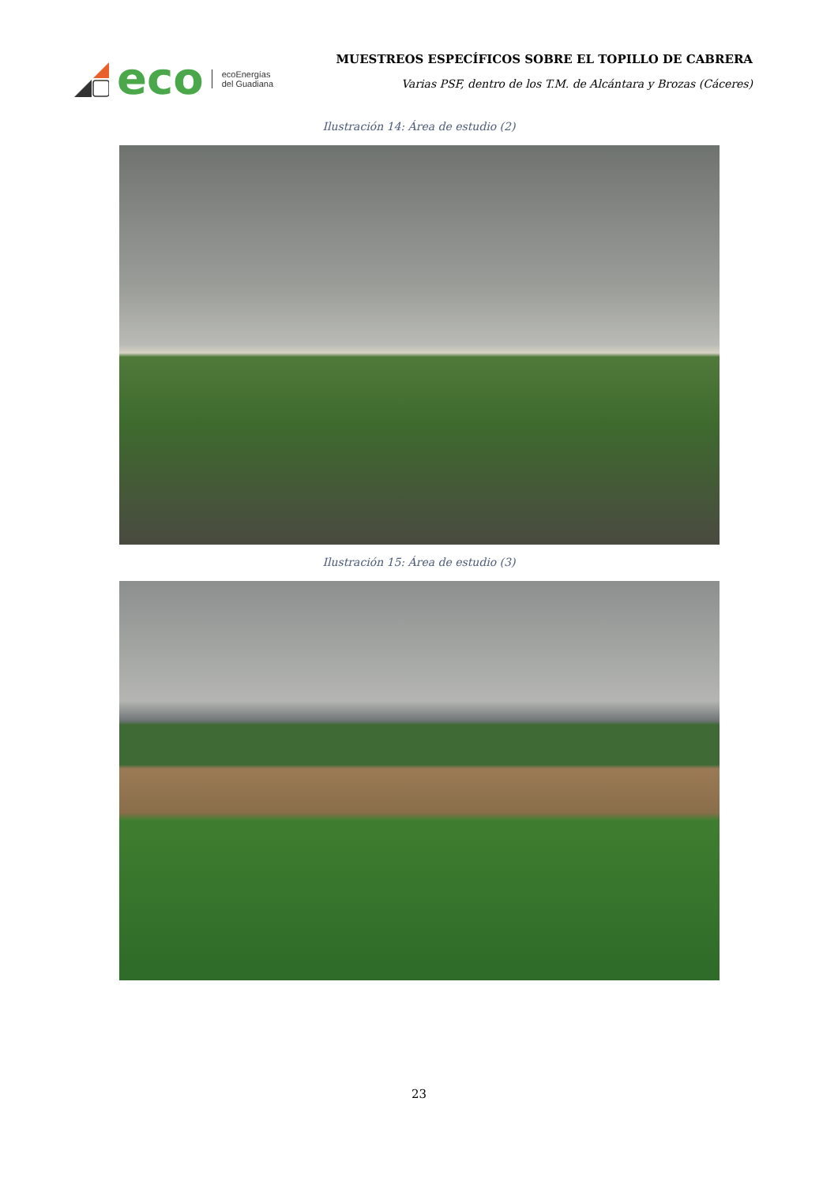eco
ecoEnergías
del Guadiana
MUESTREOS ESPECÍFICOS SOBRE EL TOPILLO DE CABRERA
Varias PSF, dentro de los T.M. de Alcántara y Brozas (Cáceres)
Ilustración 14: Área de estudio (2)
Ilustración 15: Área de estudio (3)
23